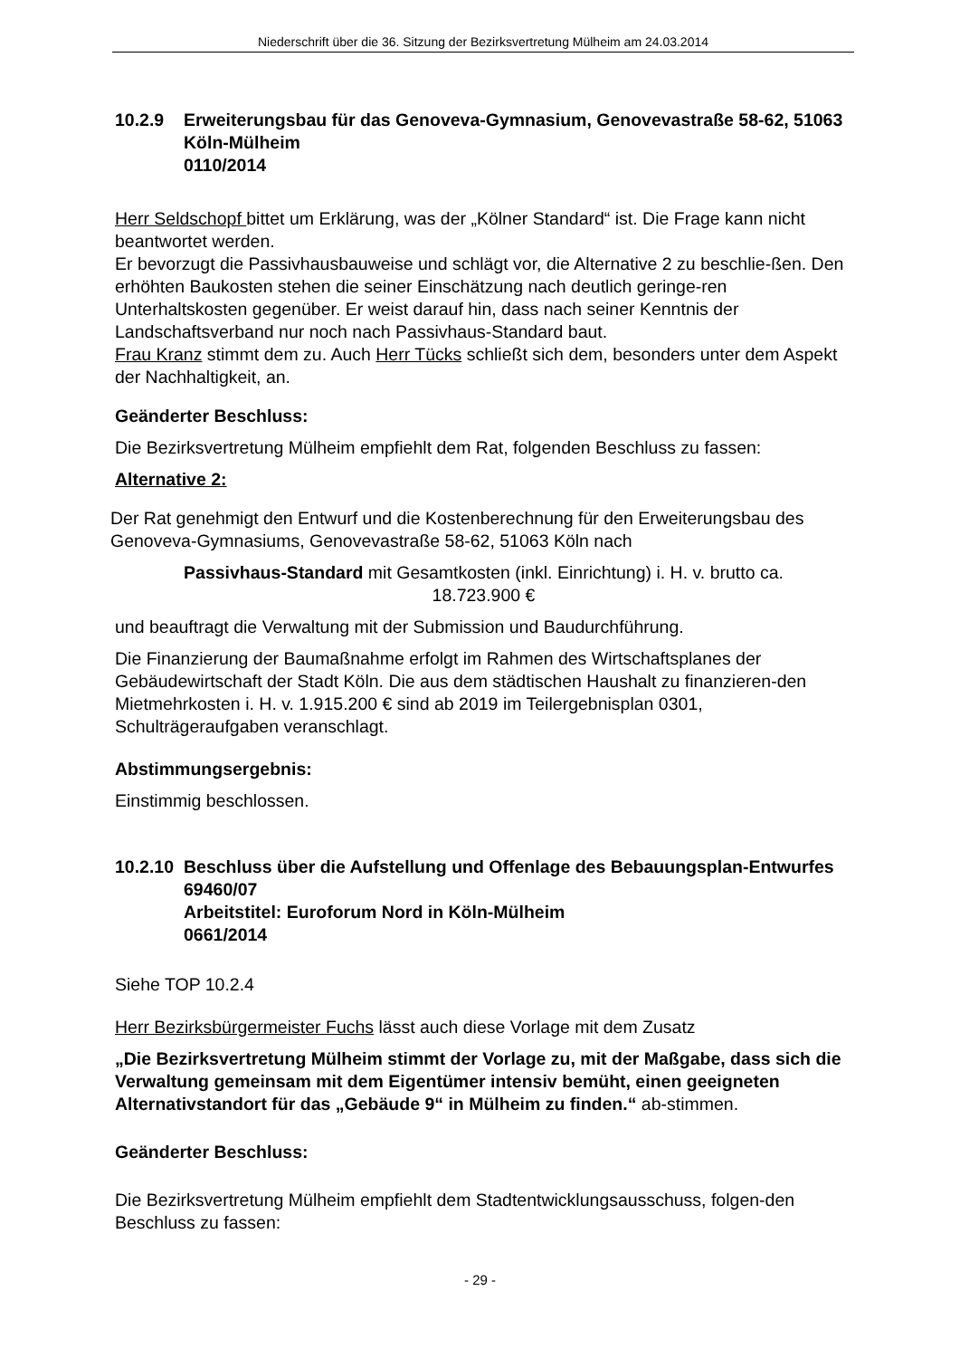Niederschrift über die 36. Sitzung der Bezirksvertretung Mülheim am 24.03.2014
10.2.9 Erweiterungsbau für das Genoveva-Gymnasium, Genovevastraße 58-62, 51063 Köln-Mülheim
0110/2014
Herr Seldschopf bittet um Erklärung, was der „Kölner Standard“ ist. Die Frage kann nicht beantwortet werden.
Er bevorzugt die Passivhausbauweise und schlägt vor, die Alternative 2 zu beschlie-ßen. Den erhöhten Baukosten stehen die seiner Einschätzung nach deutlich geringe-ren Unterhaltskosten gegenüber. Er weist darauf hin, dass nach seiner Kenntnis der Landschaftsverband nur noch nach Passivhaus-Standard baut.
Frau Kranz stimmt dem zu. Auch Herr Tücks schließt sich dem, besonders unter dem Aspekt der Nachhaltigkeit, an.
Geänderter Beschluss:
Die Bezirksvertretung Mülheim empfiehlt dem Rat, folgenden Beschluss zu fassen:
Alternative 2:
Der Rat genehmigt den Entwurf und die Kostenberechnung für den Erweiterungsbau des Genoveva-Gymnasiums, Genovevastraße 58-62, 51063 Köln nach
Passivhaus-Standard mit Gesamtkosten (inkl. Einrichtung) i. H. v. brutto ca.
18.723.900 €
und beauftragt die Verwaltung mit der Submission und Baudurchführung.
Die Finanzierung der Baumaßnahme erfolgt im Rahmen des Wirtschaftsplanes der Gebäudewirtschaft der Stadt Köln. Die aus dem städtischen Haushalt zu finanzieren-den Mietmehrkosten i. H. v. 1.915.200 € sind ab 2019 im Teilergebnisplan 0301, Schulträgeraufgaben veranschlagt.
Abstimmungsergebnis:
Einstimmig beschlossen.
10.2.10 Beschluss über die Aufstellung und Offenlage des Bebauungsplan-Entwurfes 69460/07
Arbeitstitel: Euroforum Nord in Köln-Mülheim
0661/2014
Siehe TOP 10.2.4
Herr Bezirksbürgermeister Fuchs lässt auch diese Vorlage mit dem Zusatz
„Die Bezirksvertretung Mülheim stimmt der Vorlage zu, mit der Maßgabe, dass sich die Verwaltung gemeinsam mit dem Eigentümer intensiv bemüht, einen geeigneten Alternativstandort für das „Gebäude 9“ in Mülheim zu finden.“ ab-stimmen.
Geänderter Beschluss:
Die Bezirksvertretung Mülheim empfiehlt dem Stadtentwicklungsausschuss, folgen-den Beschluss zu fassen:
- 29 -